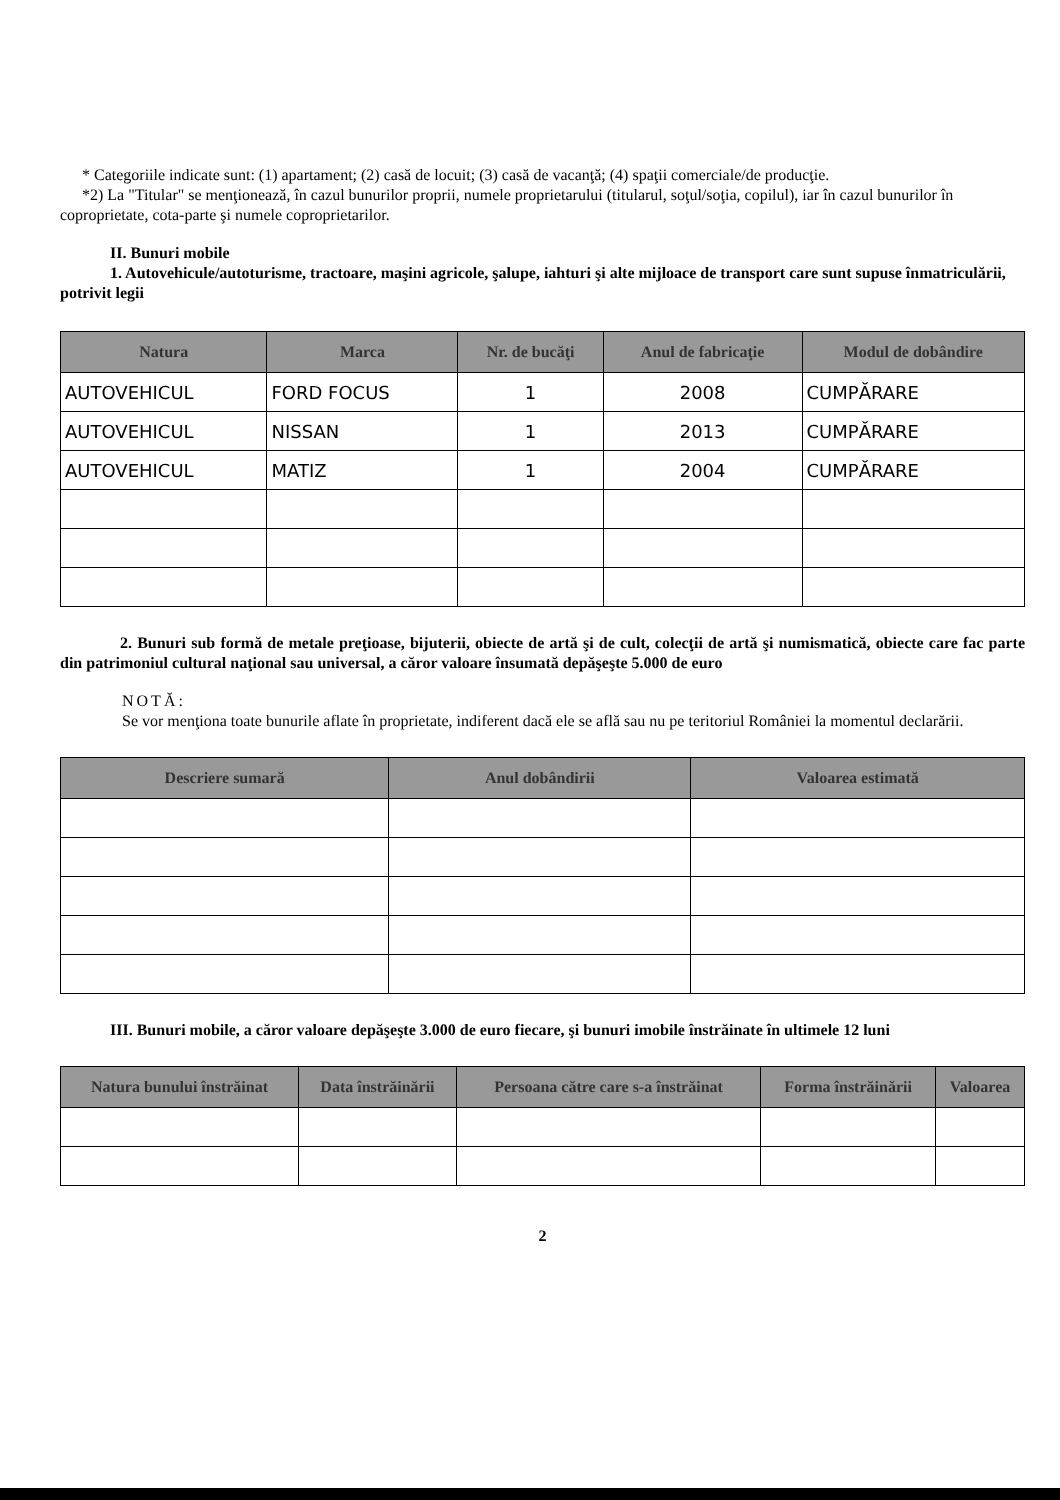* Categoriile indicate sunt: (1) apartament; (2) casă de locuit; (3) casă de vacanţă; (4) spaţii comerciale/de producţie.
*2) La "Titular" se menţionează, în cazul bunurilor proprii, numele proprietarului (titularul, soţul/soţia, copilul), iar în cazul bunurilor în coproprietate, cota-parte şi numele coproprietarilor.
II. Bunuri mobile
1. Autovehicule/autoturisme, tractoare, maşini agricole, şalupe, iahturi şi alte mijloace de transport care sunt supuse înmatriculării, potrivit legii
| Natura | Marca | Nr. de bucăţi | Anul de fabricaţie | Modul de dobândire |
| --- | --- | --- | --- | --- |
| AUTOVEHICUL | FORD FOCUS | 1 | 2008 | CUMPĂRARE |
| AUTOVEHICUL | NISSAN | 1 | 2013 | CUMPĂRARE |
| AUTOVEHICUL | MATIZ | 1 | 2004 | CUMPĂRARE |
2. Bunuri sub formă de metale preţioase, bijuterii, obiecte de artă şi de cult, colecţii de artă şi numismatică, obiecte care fac parte din patrimoniul cultural naţional sau universal, a căror valoare însumată depăşeşte 5.000 de euro
NOTĂ:
Se vor menţiona toate bunurile aflate în proprietate, indiferent dacă ele se află sau nu pe teritoriul României la momentul declarării.
| Descriere sumară | Anul dobândirii | Valoarea estimată |
| --- | --- | --- |
III. Bunuri mobile, a căror valoare depăşeşte 3.000 de euro fiecare, şi bunuri imobile înstrăinate în ultimele 12 luni
| Natura bunului înstrăinat | Data înstrăinării | Persoana către care s-a înstrăinat | Forma înstrăinării | Valoarea |
| --- | --- | --- | --- | --- |
2